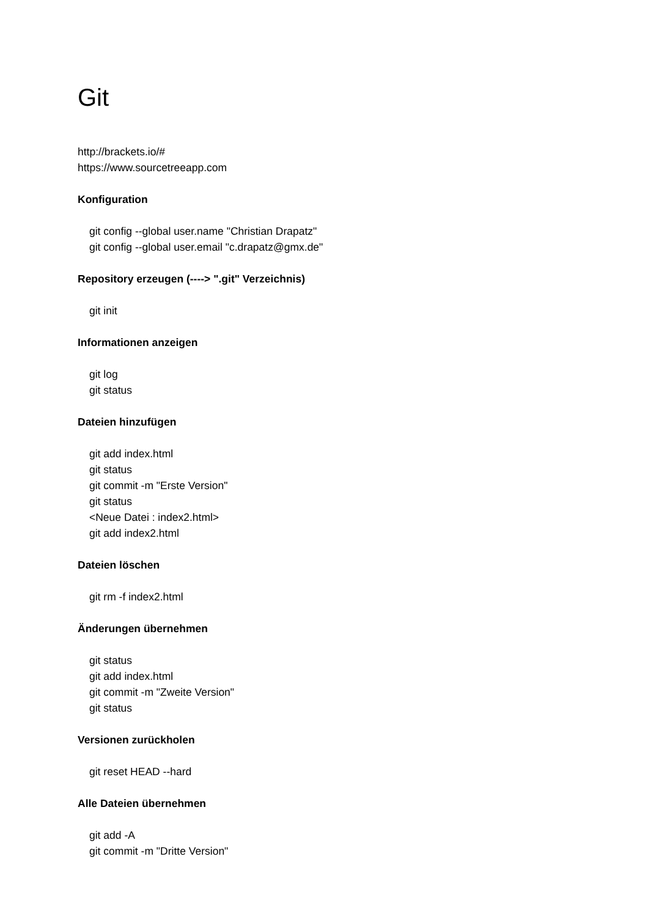Git
http://brackets.io/#
https://www.sourcetreeapp.com
Konfiguration
git config --global user.name "Christian Drapatz"
git config --global user.email "c.drapatz@gmx.de"
Repository erzeugen (----> ".git" Verzeichnis)
git init
Informationen anzeigen
git log
git status
Dateien hinzufügen
git add index.html
git status
git commit -m "Erste Version"
git status
<Neue Datei : index2.html>
git add index2.html
Dateien löschen
git rm -f index2.html
Änderungen übernehmen
git status
git add index.html
git commit -m "Zweite Version"
git status
Versionen zurückholen
git reset HEAD --hard
Alle Dateien übernehmen
git add -A
git commit -m "Dritte Version"